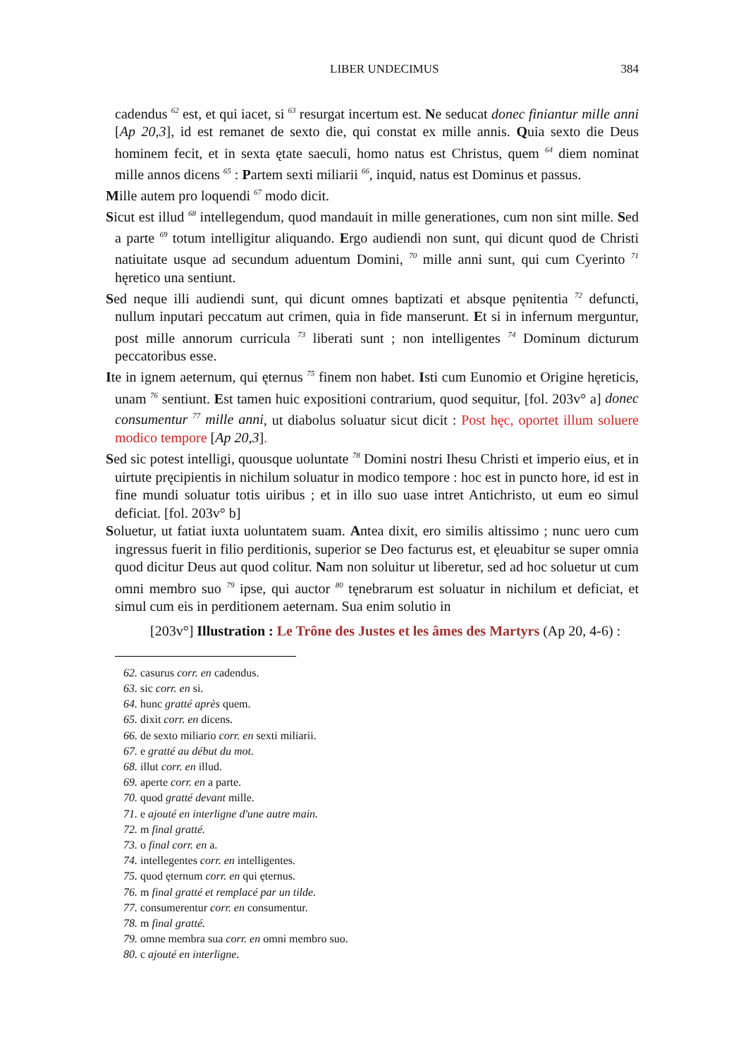LIBER UNDECIMUS 384
cadendus <sup>62</sup> est, et qui iacet, si <sup>63</sup> resurgat incertum est. Ne seducat donec finiantur mille anni [Ap 20,3], id est remanet de sexto die, qui constat ex mille annis. Quia sexto die Deus hominem fecit, et in sexta ętate saeculi, homo natus est Christus, quem <sup>64</sup> diem nominat mille annos dicens <sup>65</sup> : Partem sexti miliarii <sup>66</sup>, inquid, natus est Dominus et passus.
Mille autem pro loquendi <sup>67</sup> modo dicit.
Sicut est illud <sup>68</sup> intellegendum, quod mandauit in mille generationes, cum non sint mille. Sed a parte <sup>69</sup> totum intelligitur aliquando. Ergo audiendi non sunt, qui dicunt quod de Christi natiuitate usque ad secundum aduentum Domini, <sup>70</sup> mille anni sunt, qui cum Cyerinto <sup>71</sup> hęretico una sentiunt.
Sed neque illi audiendi sunt, qui dicunt omnes baptizati et absque pęnitentia <sup>72</sup> defuncti, nullum inputari peccatum aut crimen, quia in fide manserunt. Et si in infernum merguntur, post mille annorum curricula <sup>73</sup> liberati sunt ; non intelligentes <sup>74</sup> Dominum dicturum peccatoribus esse.
Ite in ignem aeternum, qui ęternus <sup>75</sup> finem non habet. Isti cum Eunomio et Origine hęreticis, unam <sup>76</sup> sentiunt. Est tamen huic expositioni contrarium, quod sequitur, [fol. 203v° a] donec consumentur <sup>77</sup> mille anni, ut diabolus soluatur sicut dicit : Post hęc, oportet illum soluere modico tempore [Ap 20,3].
Sed sic potest intelligi, quousque uoluntate <sup>78</sup> Domini nostri Ihesu Christi et imperio eius, et in uirtute pręcipientis in nichilum soluatur in modico tempore : hoc est in puncto hore, id est in fine mundi soluatur totis uiribus ; et in illo suo uase intret Antichristo, ut eum eo simul deficiat. [fol. 203v° b]
Soluetur, ut fatiat iuxta uoluntatem suam. Antea dixit, ero similis altissimo ; nunc uero cum ingressus fuerit in filio perditionis, superior se Deo facturus est, et ęleuabitur se super omnia quod dicitur Deus aut quod colitur. Nam non soluitur ut liberetur, sed ad hoc soluetur ut cum omni membro suo <sup>79</sup> ipse, qui auctor <sup>80</sup> tęnebrarum est soluatur in nichilum et deficiat, et simul cum eis in perditionem aeternam. Sua enim solutio in
[203v°] Illustration : Le Trône des Justes et les âmes des Martyrs (Ap 20, 4-6) :
62. casurus corr. en cadendus.
63. sic corr. en si.
64. hunc gratté après quem.
65. dixit corr. en dicens.
66. de sexto miliario corr. en sexti miliarii.
67. e gratté au début du mot.
68. illut corr. en illud.
69. aperte corr. en a parte.
70. quod gratté devant mille.
71. e ajouté en interligne d'une autre main.
72. m final gratté.
73. o final corr. en a.
74. intellegentes corr. en intelligentes.
75. quod ęternum corr. en qui ęternus.
76. m final gratté et remplacé par un tilde.
77. consumerentur corr. en consumentur.
78. m final gratté.
79. omne membra sua corr. en omni membro suo.
80. c ajouté en interligne.